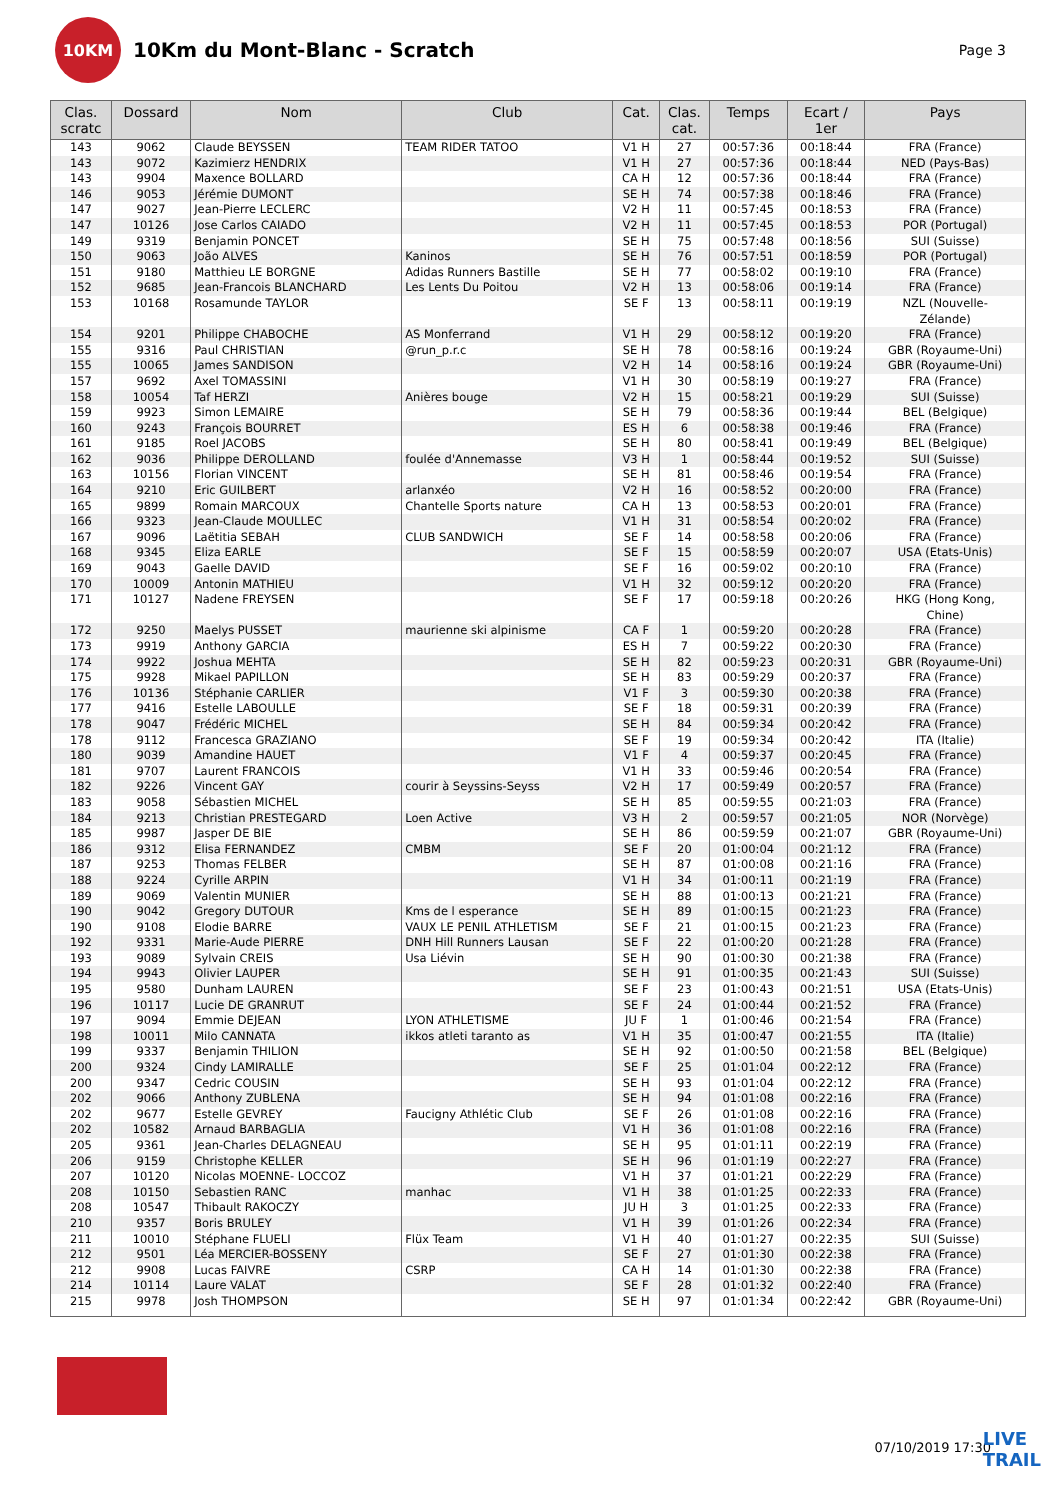10KM
10Km du Mont-Blanc - Scratch
Page 3
| Clas. scratc | Dossard | Nom | Club | Cat. | Clas. cat. | Temps | Ecart / 1er | Pays |
| --- | --- | --- | --- | --- | --- | --- | --- | --- |
| 143 | 9062 | Claude BEYSSEN | TEAM RIDER TATOO | V1 H | 27 | 00:57:36 | 00:18:44 | FRA (France) |
| 143 | 9072 | Kazimierz HENDRIX | | V1 H | 27 | 00:57:36 | 00:18:44 | NED (Pays-Bas) |
| 143 | 9904 | Maxence BOLLARD | | CA H | 12 | 00:57:36 | 00:18:44 | FRA (France) |
| 146 | 9053 | Jérémie DUMONT | | SE H | 74 | 00:57:38 | 00:18:46 | FRA (France) |
| 147 | 9027 | Jean-Pierre LECLERC | | V2 H | 11 | 00:57:45 | 00:18:53 | FRA (France) |
| 147 | 10126 | Jose Carlos CAIADO | | V2 H | 11 | 00:57:45 | 00:18:53 | POR (Portugal) |
| 149 | 9319 | Benjamin PONCET | | SE H | 75 | 00:57:48 | 00:18:56 | SUI (Suisse) |
| 150 | 9063 | João ALVES | Kaninos | SE H | 76 | 00:57:51 | 00:18:59 | POR (Portugal) |
| 151 | 9180 | Matthieu LE BORGNE | Adidas Runners Bastille | SE H | 77 | 00:58:02 | 00:19:10 | FRA (France) |
| 152 | 9685 | Jean-Francois BLANCHARD | Les Lents Du Poitou | V2 H | 13 | 00:58:06 | 00:19:14 | FRA (France) |
| 153 | 10168 | Rosamunde TAYLOR | | SE F | 13 | 00:58:11 | 00:19:19 | NZL (Nouvelle- Zélande) |
| 154 | 9201 | Philippe CHABOCHE | AS Monferrand | V1 H | 29 | 00:58:12 | 00:19:20 | FRA (France) |
| 155 | 9316 | Paul CHRISTIAN | @run_p.r.c | SE H | 78 | 00:58:16 | 00:19:24 | GBR (Royaume-Uni) |
| 155 | 10065 | James SANDISON | | V2 H | 14 | 00:58:16 | 00:19:24 | GBR (Royaume-Uni) |
| 157 | 9692 | Axel TOMASSINI | | V1 H | 30 | 00:58:19 | 00:19:27 | FRA (France) |
| 158 | 10054 | Taf HERZI | Anières bouge | V2 H | 15 | 00:58:21 | 00:19:29 | SUI (Suisse) |
| 159 | 9923 | Simon LEMAIRE | | SE H | 79 | 00:58:36 | 00:19:44 | BEL (Belgique) |
| 160 | 9243 | François BOURRET | | ES H | 6 | 00:58:38 | 00:19:46 | FRA (France) |
| 161 | 9185 | Roel JACOBS | | SE H | 80 | 00:58:41 | 00:19:49 | BEL (Belgique) |
| 162 | 9036 | Philippe DEROLLAND | foulée d'Annemasse | V3 H | 1 | 00:58:44 | 00:19:52 | SUI (Suisse) |
| 163 | 10156 | Florian VINCENT | | SE H | 81 | 00:58:46 | 00:19:54 | FRA (France) |
| 164 | 9210 | Eric GUILBERT | arlanxéo | V2 H | 16 | 00:58:52 | 00:20:00 | FRA (France) |
| 165 | 9899 | Romain MARCOUX | Chantelle Sports nature | CA H | 13 | 00:58:53 | 00:20:01 | FRA (France) |
| 166 | 9323 | Jean-Claude MOULLEC | | V1 H | 31 | 00:58:54 | 00:20:02 | FRA (France) |
| 167 | 9096 | Laëtitia SEBAH | CLUB SANDWICH | SE F | 14 | 00:58:58 | 00:20:06 | FRA (France) |
| 168 | 9345 | Eliza EARLE | | SE F | 15 | 00:58:59 | 00:20:07 | USA (Etats-Unis) |
| 169 | 9043 | Gaelle DAVID | | SE F | 16 | 00:59:02 | 00:20:10 | FRA (France) |
| 170 | 10009 | Antonin MATHIEU | | V1 H | 32 | 00:59:12 | 00:20:20 | FRA (France) |
| 171 | 10127 | Nadene FREYSEN | | SE F | 17 | 00:59:18 | 00:20:26 | HKG (Hong Kong, Chine) |
| 172 | 9250 | Maelys PUSSET | maurienne ski alpinisme | CA F | 1 | 00:59:20 | 00:20:28 | FRA (France) |
| 173 | 9919 | Anthony GARCIA | | ES H | 7 | 00:59:22 | 00:20:30 | FRA (France) |
| 174 | 9922 | Joshua MEHTA | | SE H | 82 | 00:59:23 | 00:20:31 | GBR (Royaume-Uni) |
| 175 | 9928 | Mikael PAPILLON | | SE H | 83 | 00:59:29 | 00:20:37 | FRA (France) |
| 176 | 10136 | Stéphanie CARLIER | | V1 F | 3 | 00:59:30 | 00:20:38 | FRA (France) |
| 177 | 9416 | Estelle LABOULLE | | SE F | 18 | 00:59:31 | 00:20:39 | FRA (France) |
| 178 | 9047 | Frédéric MICHEL | | SE H | 84 | 00:59:34 | 00:20:42 | FRA (France) |
| 178 | 9112 | Francesca GRAZIANO | | SE F | 19 | 00:59:34 | 00:20:42 | ITA (Italie) |
| 180 | 9039 | Amandine HAUET | | V1 F | 4 | 00:59:37 | 00:20:45 | FRA (France) |
| 181 | 9707 | Laurent FRANCOIS | | V1 H | 33 | 00:59:46 | 00:20:54 | FRA (France) |
| 182 | 9226 | Vincent GAY | courir à Seyssins-Seyss | V2 H | 17 | 00:59:49 | 00:20:57 | FRA (France) |
| 183 | 9058 | Sébastien MICHEL | | SE H | 85 | 00:59:55 | 00:21:03 | FRA (France) |
| 184 | 9213 | Christian PRESTEGARD | Loen Active | V3 H | 2 | 00:59:57 | 00:21:05 | NOR (Norvège) |
| 185 | 9987 | Jasper DE BIE | | SE H | 86 | 00:59:59 | 00:21:07 | GBR (Royaume-Uni) |
| 186 | 9312 | Elisa FERNANDEZ | CMBM | SE F | 20 | 01:00:04 | 00:21:12 | FRA (France) |
| 187 | 9253 | Thomas FELBER | | SE H | 87 | 01:00:08 | 00:21:16 | FRA (France) |
| 188 | 9224 | Cyrille ARPIN | | V1 H | 34 | 01:00:11 | 00:21:19 | FRA (France) |
| 189 | 9069 | Valentin MUNIER | | SE H | 88 | 01:00:13 | 00:21:21 | FRA (France) |
| 190 | 9042 | Gregory DUTOUR | Kms de l esperance | SE H | 89 | 01:00:15 | 00:21:23 | FRA (France) |
| 190 | 9108 | Elodie BARRE | VAUX LE PENIL ATHLETISM | SE F | 21 | 01:00:15 | 00:21:23 | FRA (France) |
| 192 | 9331 | Marie-Aude PIERRE | DNH Hill Runners Lausan | SE F | 22 | 01:00:20 | 00:21:28 | FRA (France) |
| 193 | 9089 | Sylvain CREIS | Usa Liévin | SE H | 90 | 01:00:30 | 00:21:38 | FRA (France) |
| 194 | 9943 | Olivier LAUPER | | SE H | 91 | 01:00:35 | 00:21:43 | SUI (Suisse) |
| 195 | 9580 | Dunham LAUREN | | SE F | 23 | 01:00:43 | 00:21:51 | USA (Etats-Unis) |
| 196 | 10117 | Lucie DE GRANRUT | | SE F | 24 | 01:00:44 | 00:21:52 | FRA (France) |
| 197 | 9094 | Emmie DEJEAN | LYON ATHLETISME | JU F | 1 | 01:00:46 | 00:21:54 | FRA (France) |
| 198 | 10011 | Milo CANNATA | ikkos atleti taranto as | V1 H | 35 | 01:00:47 | 00:21:55 | ITA (Italie) |
| 199 | 9337 | Benjamin THILION | | SE H | 92 | 01:00:50 | 00:21:58 | BEL (Belgique) |
| 200 | 9324 | Cindy LAMIRALLE | | SE F | 25 | 01:01:04 | 00:22:12 | FRA (France) |
| 200 | 9347 | Cedric COUSIN | | SE H | 93 | 01:01:04 | 00:22:12 | FRA (France) |
| 202 | 9066 | Anthony ZUBLENA | | SE H | 94 | 01:01:08 | 00:22:16 | FRA (France) |
| 202 | 9677 | Estelle GEVREY | Faucigny Athlétic Club | SE F | 26 | 01:01:08 | 00:22:16 | FRA (France) |
| 202 | 10582 | Arnaud BARBAGLIA | | V1 H | 36 | 01:01:08 | 00:22:16 | FRA (France) |
| 205 | 9361 | Jean-Charles DELAGNEAU | | SE H | 95 | 01:01:11 | 00:22:19 | FRA (France) |
| 206 | 9159 | Christophe KELLER | | SE H | 96 | 01:01:19 | 00:22:27 | FRA (France) |
| 207 | 10120 | Nicolas MOENNE- LOCCOZ | | V1 H | 37 | 01:01:21 | 00:22:29 | FRA (France) |
| 208 | 10150 | Sebastien RANC | manhac | V1 H | 38 | 01:01:25 | 00:22:33 | FRA (France) |
| 208 | 10547 | Thibault RAKOCZY | | JU H | 3 | 01:01:25 | 00:22:33 | FRA (France) |
| 210 | 9357 | Boris BRULEY | | V1 H | 39 | 01:01:26 | 00:22:34 | FRA (France) |
| 211 | 10010 | Stéphane FLUELI | Flüx Team | V1 H | 40 | 01:01:27 | 00:22:35 | SUI (Suisse) |
| 212 | 9501 | Léa MERCIER-BOSSENY | | SE F | 27 | 01:01:30 | 00:22:38 | FRA (France) |
| 212 | 9908 | Lucas FAIVRE | CSRP | CA H | 14 | 01:01:30 | 00:22:38 | FRA (France) |
| 214 | 10114 | Laure VALAT | | SE F | 28 | 01:01:32 | 00:22:40 | FRA (France) |
| 215 | 9978 | Josh THOMPSON | | SE H | 97 | 01:01:34 | 00:22:42 | GBR (Royaume-Uni) |
07/10/2019 17:30
LIVE
TRAIL